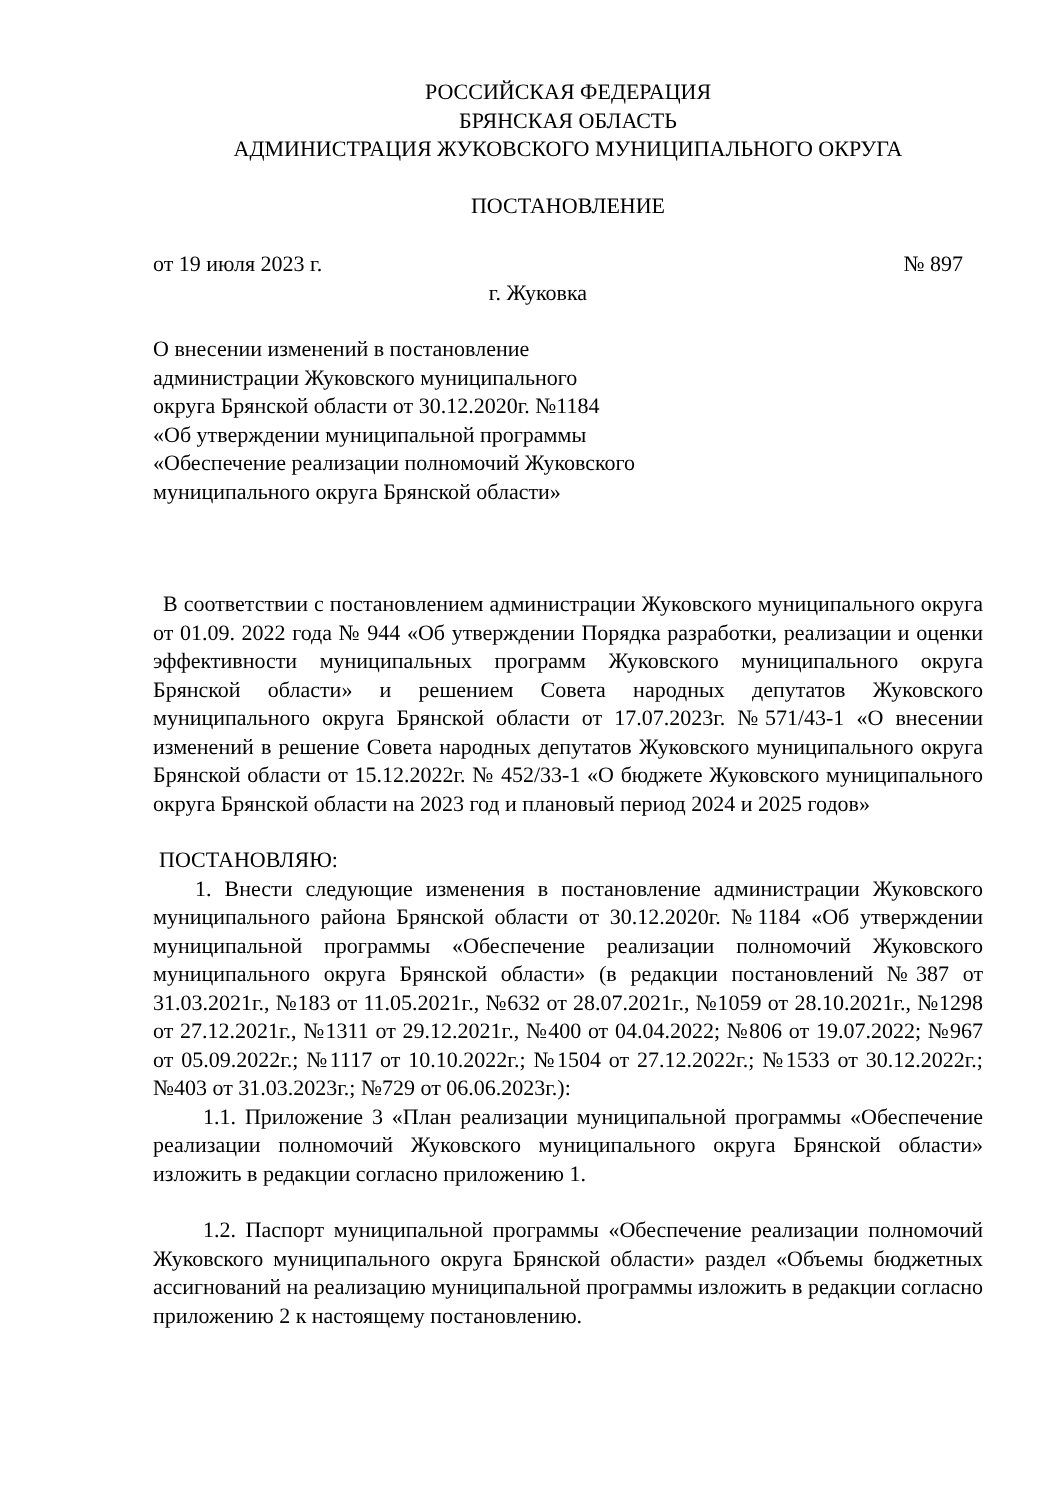РОССИЙСКАЯ ФЕДЕРАЦИЯ
БРЯНСКАЯ ОБЛАСТЬ
АДМИНИСТРАЦИЯ ЖУКОВСКОГО МУНИЦИПАЛЬНОГО ОКРУГА
ПОСТАНОВЛЕНИЕ
от 19 июля 2023 г. № 897
г. Жуковка
О внесении изменений в постановление
администрации Жуковского муниципального
округа Брянской области от 30.12.2020г. №1184
«Об утверждении муниципальной программы
«Обеспечение реализации полномочий Жуковского
муниципального округа Брянской области»
В соответствии с постановлением администрации Жуковского муниципального округа от 01.09. 2022 года № 944 «Об утверждении Порядка разработки, реализации и оценки эффективности муниципальных программ Жуковского муниципального округа Брянской области» и решением Совета народных депутатов Жуковского муниципального округа Брянской области от 17.07.2023г. №571/43-1 «О внесении изменений в решение Совета народных депутатов Жуковского муниципального округа Брянской области от 15.12.2022г. № 452/33-1 «О бюджете Жуковского муниципального округа Брянской области на 2023 год и плановый период 2024 и 2025 годов»
ПОСТАНОВЛЯЮ:
1. Внести следующие изменения в постановление администрации Жуковского муниципального района Брянской области от 30.12.2020г. №1184 «Об утверждении муниципальной программы «Обеспечение реализации полномочий Жуковского муниципального округа Брянской области» (в редакции постановлений №387 от 31.03.2021г., №183 от 11.05.2021г., №632 от 28.07.2021г., №1059 от 28.10.2021г., №1298 от 27.12.2021г., №1311 от 29.12.2021г., №400 от 04.04.2022; №806 от 19.07.2022; №967 от 05.09.2022г.; №1117 от 10.10.2022г.; №1504 от 27.12.2022г.; №1533 от 30.12.2022г.; №403 от 31.03.2023г.; №729 от 06.06.2023г.):
1.1. Приложение 3 «План реализации муниципальной программы «Обеспечение реализации полномочий Жуковского муниципального округа Брянской области» изложить в редакции согласно приложению 1.
1.2. Паспорт муниципальной программы «Обеспечение реализации полномочий Жуковского муниципального округа Брянской области» раздел «Объемы бюджетных ассигнований на реализацию муниципальной программы изложить в редакции согласно приложению 2 к настоящему постановлению.